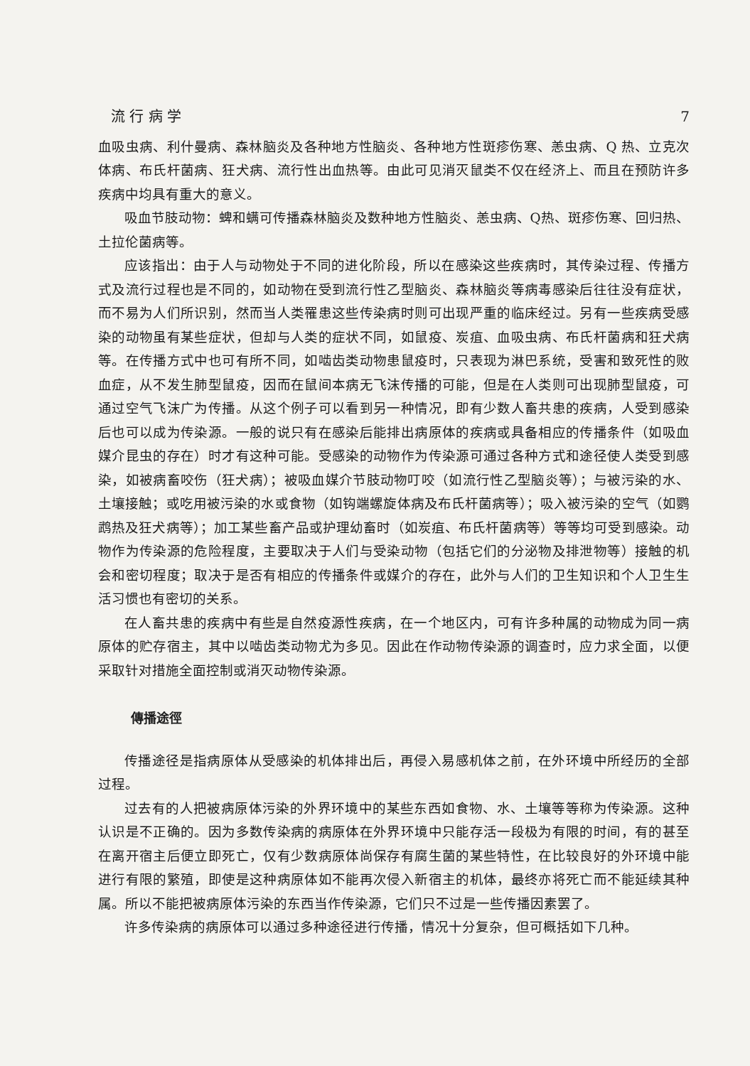流 行 病 学 7
血吸虫病、利什曼病、森林脑炎及各种地方性脑炎、各种地方性斑疹伤寒、恙虫病、Q 热、立克次体病、布氏杆菌病、狂犬病、流行性出血热等。由此可见消灭鼠类不仅在经济上、而且在预防许多疾病中均具有重大的意义。
吸血节肢动物：蜱和螨可传播森林脑炎及数种地方性脑炎、恙虫病、Q热、斑疹伤寒、回归热、土拉伦菌病等。
应该指出：由于人与动物处于不同的进化阶段，所以在感染这些疾病时，其传染过程、传播方式及流行过程也是不同的，如动物在受到流行性乙型脑炎、森林脑炎等病毒感染后往往没有症状，而不易为人们所识别，然而当人类罹患这些传染病时则可出现严重的临床经过。另有一些疾病受感染的动物虽有某些症状，但却与人类的症状不同，如鼠疫、炭疽、血吸虫病、布氏杆菌病和狂犬病等。在传播方式中也可有所不同，如啮齿类动物患鼠疫时，只表现为淋巴系统，受害和致死性的败血症，从不发生肺型鼠疫，因而在鼠间本病无飞沫传播的可能，但是在人类则可出现肺型鼠疫，可通过空气飞沫广为传播。从这个例子可以看到另一种情况，即有少数人畜共患的疾病，人受到感染后也可以成为传染源。一般的说只有在感染后能排出病原体的疾病或具备相应的传播条件（如吸血媒介昆虫的存在）时才有这种可能。受感染的动物作为传染源可通过各种方式和途径使人类受到感染，如被病畜咬伤（狂犬病）；被吸血媒介节肢动物叮咬（如流行性乙型脑炎等）；与被污染的水、土壤接触；或吃用被污染的水或食物（如钩端螺旋体病及布氏杆菌病等）；吸入被污染的空气（如鹦鹉热及狂犬病等）；加工某些畜产品或护理幼畜时（如炭疽、布氏杆菌病等）等等均可受到感染。动物作为传染源的危险程度，主要取决于人们与受染动物（包括它们的分泌物及排泄物等）接触的机会和密切程度；取决于是否有相应的传播条件或媒介的存在，此外与人们的卫生知识和个人卫生生活习惯也有密切的关系。
在人畜共患的疾病中有些是自然疫源性疾病，在一个地区内，可有许多种属的动物成为同一病原体的贮存宿主，其中以啮齿类动物尤为多见。因此在作动物传染源的调查时，应力求全面，以便采取针对措施全面控制或消灭动物传染源。
傳播途徑
传播途径是指病原体从受感染的机体排出后，再侵入易感机体之前，在外环境中所经历的全部过程。
过去有的人把被病原体污染的外界环境中的某些东西如食物、水、土壤等等称为传染源。这种认识是不正确的。因为多数传染病的病原体在外界环境中只能存活一段极为有限的时间，有的甚至在离开宿主后便立即死亡，仅有少数病原体尚保存有腐生菌的某些特性，在比较良好的外环境中能进行有限的繁殖，即使是这种病原体如不能再次侵入新宿主的机体，最终亦将死亡而不能延续其种属。所以不能把被病原体污染的东西当作传染源，它们只不过是一些传播因素罢了。
许多传染病的病原体可以通过多种途径进行传播，情况十分复杂，但可概括如下几种。